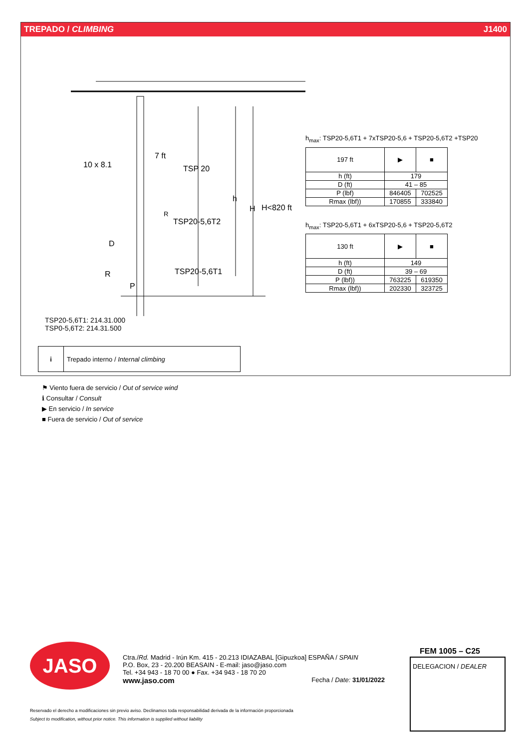TREPADO / CLIMBING J1400
10 x 8.1
7 ft
TSP 20
h
H
H<820 ft
R
TSP20-5,6T2
D
TSP20-5,6T1
R
P
h<sub>max</sub>: TSP20-5,6T1 + 7xTSP20-5,6 + TSP20-5,6T2 +TSP20
| 197 ft | ▶ | ■ |
| h (ft) | 179 | |
| D (ft) | 41 – 85 | |
| P (lbf) | 846405 | 702525 |
| Rmax (lbf)) | 170855 | 333840 |
h<sub>max</sub>: TSP20-5,6T1 + 6xTSP20-5,6 + TSP20-5,6T2
| 130 ft | ▶ | ■ |
| h (ft) | 149 | |
| D (ft) | 39 – 69 | |
| P (lbf)) | 763225 | 619350 |
| Rmax (lbf)) | 202330 | 323725 |
TSP20-5,6T1: 214.31.000
TSP0-5,6T2: 214.31.500
i
Trepado interno / Internal climbing
⚑ Viento fuera de servicio / Out of service wind
ℹ Consultar / Consult
▶ En servicio / In service
■ Fuera de servicio / Out of service
JASO
Ctra./Rd. Madrid - Irún Km. 415 - 20.213 IDIAZABAL [Gipuzkoa] ESPAÑA / SPAIN
P.O. Box, 23 - 20.200 BEASAIN - E-mail: jaso@jaso.com
Tel. +34 943 - 18 70 00 ● Fax. +34 943 - 18 70 20
www.jaso.com Fecha / Date: 31/01/2022
FEM 1005 – C25
DELEGACION / DEALER
Reservado el derecho a modificaciones sin previo aviso. Declinamos toda responsabilidad derivada de la información proporcionada
Subject to modification, without prior notice. This information is supplied without liability